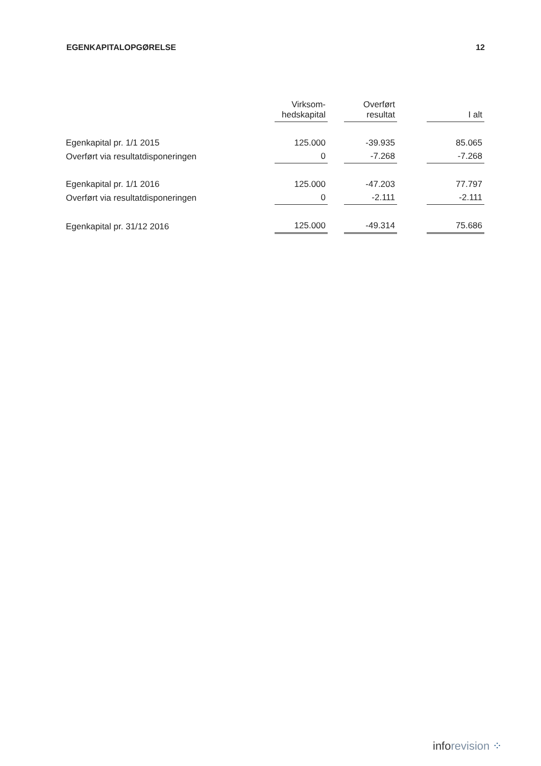EGENKAPITALOPGØRELSE 12
| | Virksom- hedskapital | | Overført resultat | | I alt |
| --- | --- | --- | --- | --- | --- |
| Egenkapital pr. 1/1 2015 | 125.000 | | -39.935 | | 85.065 |
| Overført via resultatdisponeringen | 0 | | -7.268 | | -7.268 |
| Egenkapital pr. 1/1 2016 | 125.000 | | -47.203 | | 77.797 |
| Overført via resultatdisponeringen | 0 | | -2.111 | | -2.111 |
| Egenkapital pr. 31/12 2016 | 125.000 | | -49.314 | | 75.686 |
inforevision ⁘